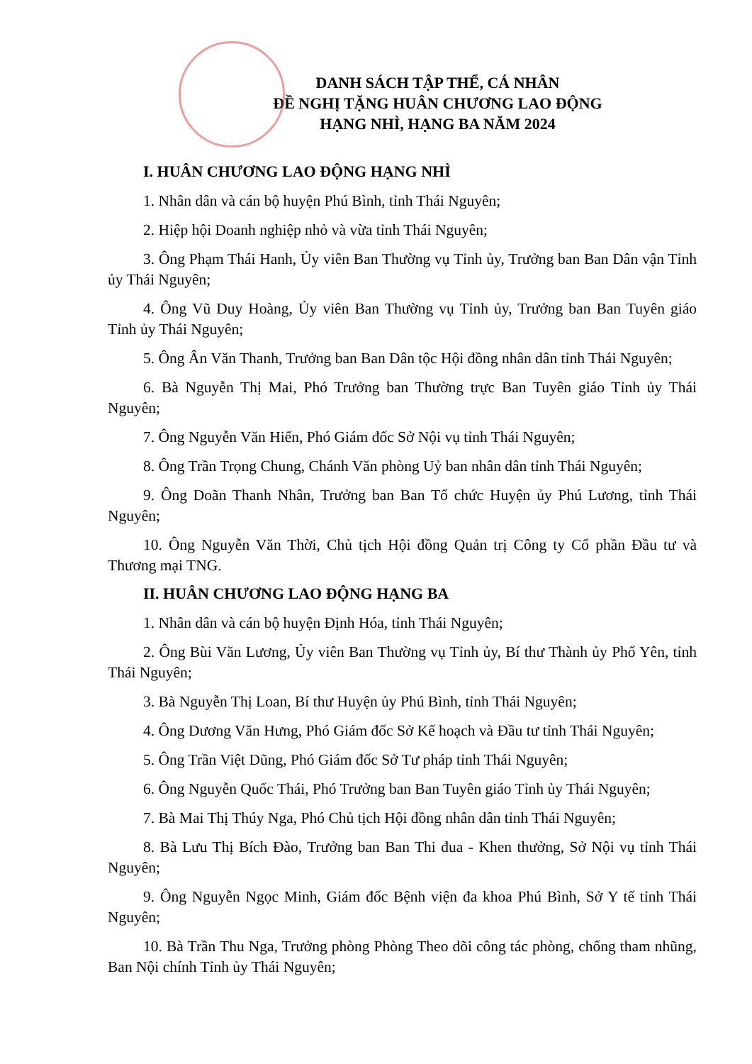DANH SÁCH TẬP THỂ, CÁ NHÂN
ĐỀ NGHỊ TẶNG HUÂN CHƯƠNG LAO ĐỘNG
HẠNG NHÌ, HẠNG BA NĂM 2024
I. HUÂN CHƯƠNG LAO ĐỘNG HẠNG NHÌ
1. Nhân dân và cán bộ huyện Phú Bình, tỉnh Thái Nguyên;
2. Hiệp hội Doanh nghiệp nhỏ và vừa tỉnh Thái Nguyên;
3. Ông Phạm Thái Hanh, Ủy viên Ban Thường vụ Tỉnh ủy, Trưởng ban Ban Dân vận Tỉnh ủy Thái Nguyên;
4. Ông Vũ Duy Hoàng, Ủy viên Ban Thường vụ Tỉnh ủy, Trưởng ban Ban Tuyên giáo Tỉnh ủy Thái Nguyên;
5. Ông Ân Văn Thanh, Trưởng ban Ban Dân tộc Hội đồng nhân dân tỉnh Thái Nguyên;
6. Bà Nguyễn Thị Mai, Phó Trưởng ban Thường trực Ban Tuyên giáo Tỉnh ủy Thái Nguyên;
7. Ông Nguyễn Văn Hiển, Phó Giám đốc Sở Nội vụ tỉnh Thái Nguyên;
8. Ông Trần Trọng Chung, Chánh Văn phòng Uỷ ban nhân dân tỉnh Thái Nguyên;
9. Ông Doãn Thanh Nhân, Trưởng ban Ban Tổ chức Huyện ủy Phú Lương, tỉnh Thái Nguyên;
10. Ông Nguyễn Văn Thời, Chủ tịch Hội đồng Quản trị Công ty Cổ phần Đầu tư và Thương mại TNG.
II. HUÂN CHƯƠNG LAO ĐỘNG HẠNG BA
1. Nhân dân và cán bộ huyện Định Hóa, tỉnh Thái Nguyên;
2. Ông Bùi Văn Lương, Ủy viên Ban Thường vụ Tỉnh ủy, Bí thư Thành ủy Phổ Yên, tỉnh Thái Nguyên;
3. Bà Nguyễn Thị Loan, Bí thư Huyện ủy Phú Bình, tỉnh Thái Nguyên;
4. Ông Dương Văn Hưng, Phó Giám đốc Sở Kế hoạch và Đầu tư tỉnh Thái Nguyên;
5. Ông Trần Việt Dũng, Phó Giám đốc Sở Tư pháp tỉnh Thái Nguyên;
6. Ông Nguyễn Quốc Thái, Phó Trưởng ban Ban Tuyên giáo Tỉnh ủy Thái Nguyên;
7. Bà Mai Thị Thúy Nga, Phó Chủ tịch Hội đồng nhân dân tỉnh Thái Nguyên;
8. Bà Lưu Thị Bích Đào, Trưởng ban Ban Thi đua - Khen thưởng, Sở Nội vụ tỉnh Thái Nguyên;
9. Ông Nguyễn Ngọc Minh, Giám đốc Bệnh viện đa khoa Phú Bình, Sở Y tế tỉnh Thái Nguyên;
10. Bà Trần Thu Nga, Trưởng phòng Phòng Theo dõi công tác phòng, chống tham nhũng, Ban Nội chính Tỉnh ủy Thái Nguyên;